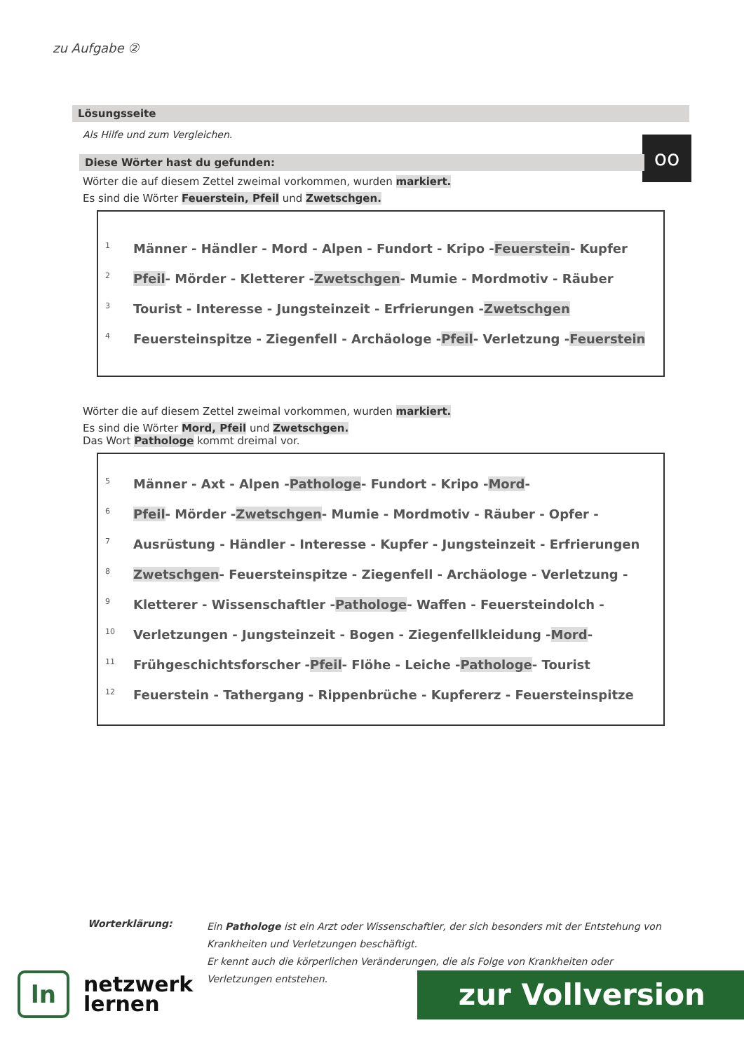zu Aufgabe ②
oo
Lösungsseite
Als Hilfe und zum Vergleichen.
Diese Wörter hast du gefunden:
Wörter die auf diesem Zettel zweimal vorkommen, wurden markiert.
Es sind die Wörter Feuerstein, Pfeil und Zwetschgen.
1 Männer - Händler - Mord - Alpen - Fundort - Kripo - Feuerstein - Kupfer
2 Pfeil - Mörder - Kletterer - Zwetschgen - Mumie - Mordmotiv - Räuber
3 Tourist - Interesse - Jungsteinzeit - Erfrierungen - Zwetschgen
4 Feuersteinspitze - Ziegenfell - Archäologe - Pfeil - Verletzung - Feuerstein
Wörter die auf diesem Zettel zweimal vorkommen, wurden markiert.
Es sind die Wörter Mord, Pfeil und Zwetschgen.
Das Wort Pathologe kommt dreimal vor.
5 Männer - Axt - Alpen - Pathologe - Fundort - Kripo - Mord -
6 Pfeil - Mörder - Zwetschgen - Mumie - Mordmotiv - Räuber - Opfer -
7 Ausrüstung - Händler - Interesse - Kupfer - Jungsteinzeit - Erfrierungen
8 Zwetschgen - Feuersteinspitze - Ziegenfell - Archäologe - Verletzung -
9 Kletterer - Wissenschaftler - Pathologe - Waffen - Feuersteindolch -
10 Verletzungen - Jungsteinzeit - Bogen - Ziegenfellkleidung - Mord -
11 Frühgeschichtsforscher - Pfeil - Flöhe - Leiche - Pathologe - Tourist
12 Feuerstein - Tathergang - Rippenbrüche - Kupfererz - Feuersteinspitze
Worterklärung:
Ein Pathologe ist ein Arzt oder Wissenschaftler, der sich besonders mit der Entstehung von Krankheiten und Verletzungen beschäftigt.
Er kennt auch die körperlichen Veränderungen, die als Folge von Krankheiten oder Verletzungen entstehen.
ln
netzwerk
lernen
zur Vollversion